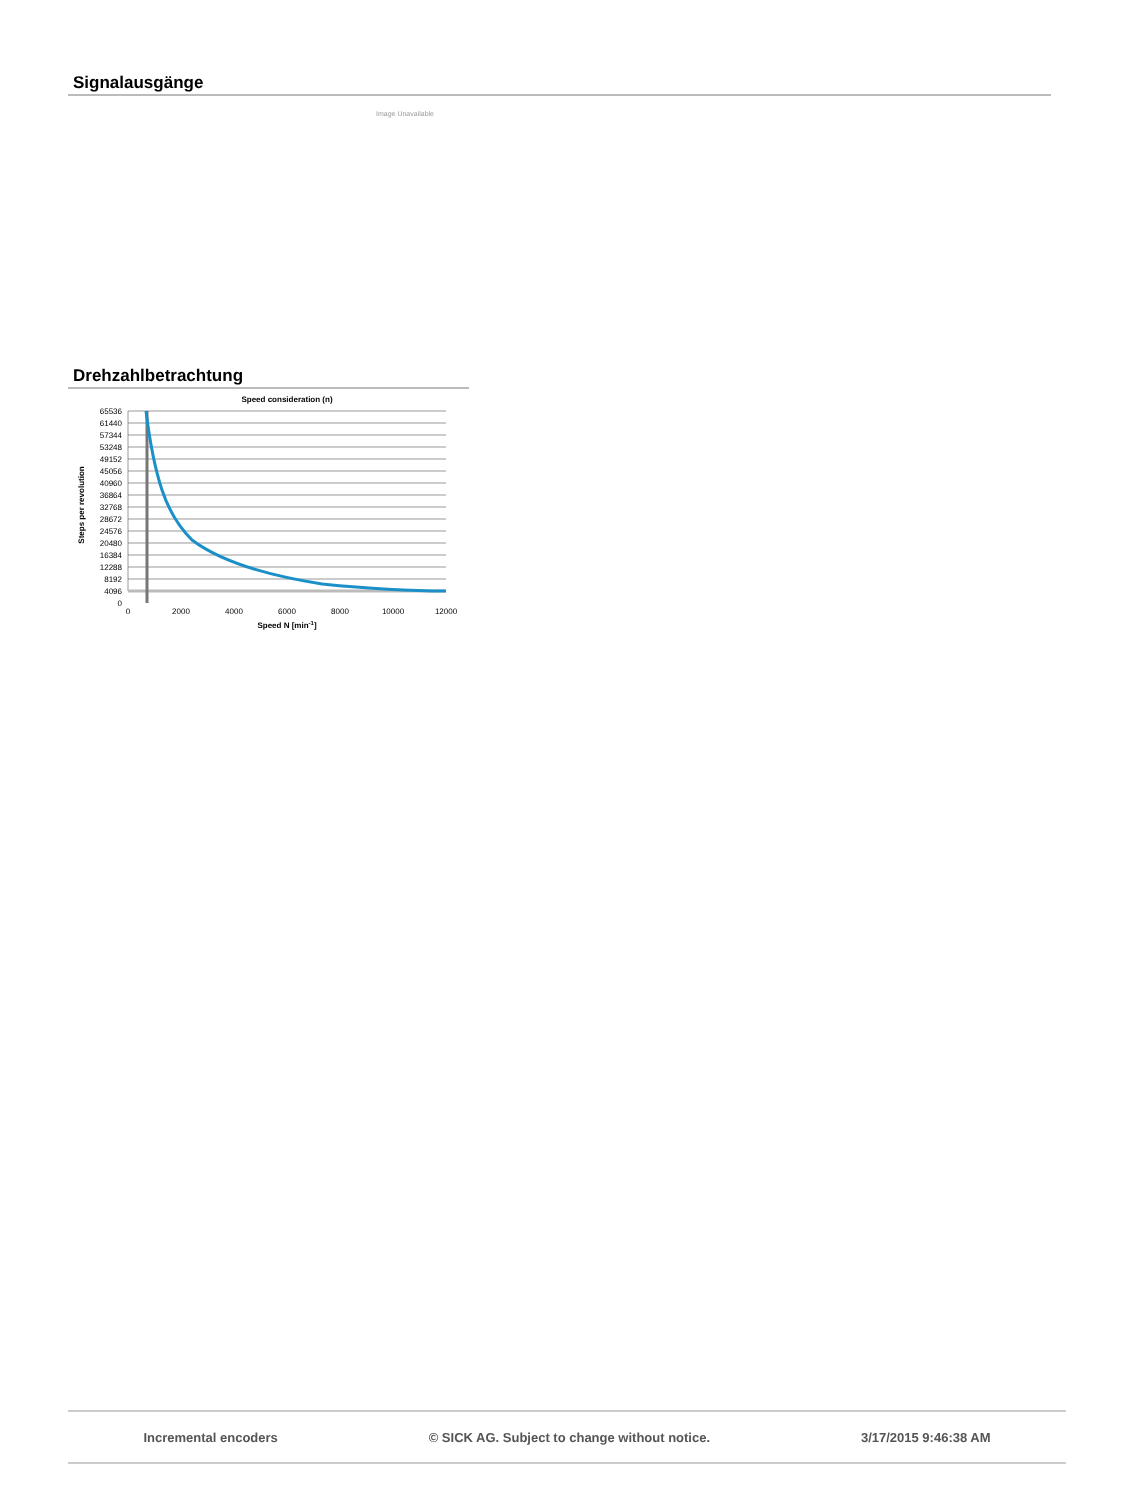Signalausgänge
Image Unavailable
Drehzahlbetrachtung
Speed consideration (n)
65536
61440
57344
53248
49152
45056
40960
36864
32768
28672
24576
20480
16384
12288
8192
4096
0
0
2000
4000
6000
8000
10000
12000
Speed N [min-1]
Steps per revolution
Incremental encoders © SICK AG. Subject to change without notice. 3/17/2015 9:46:38 AM